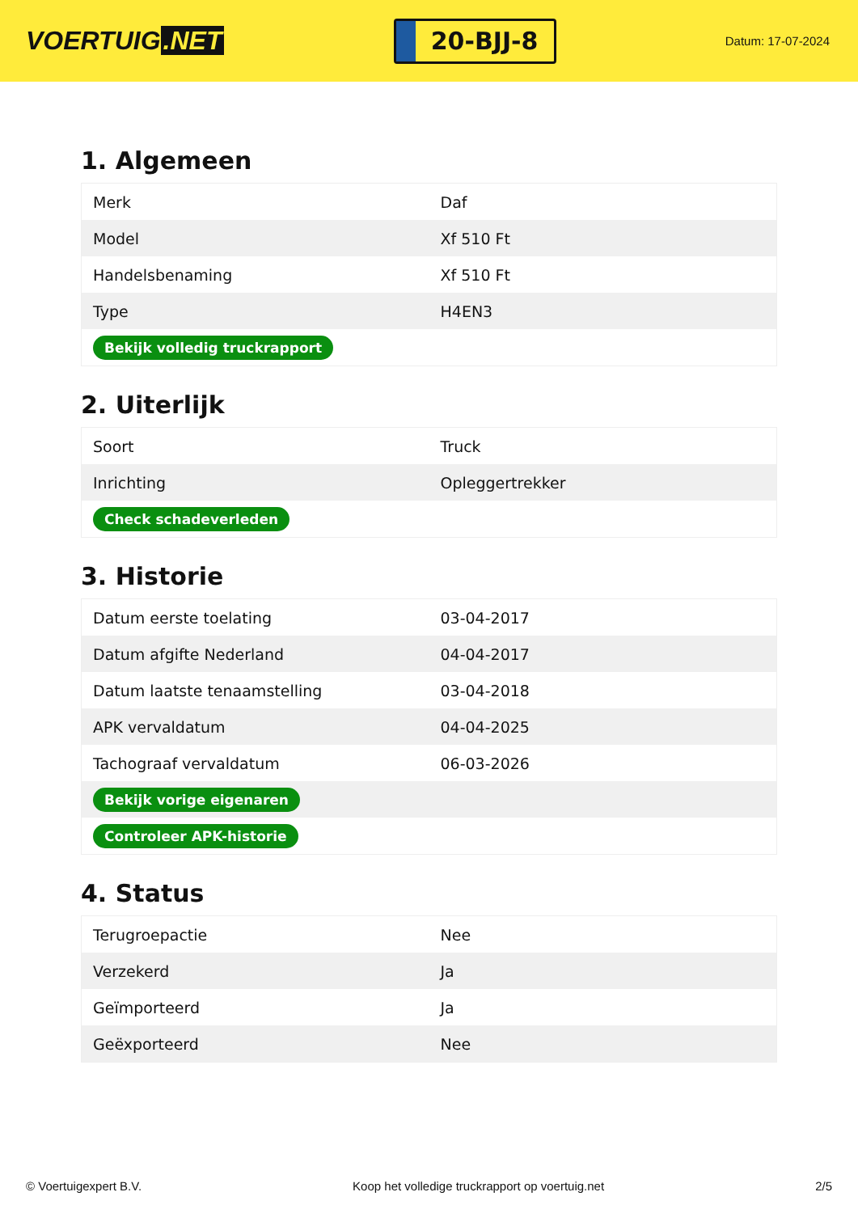VOERTUIG.NET
20-BJJ-8
Datum: 17-07-2024
1. Algemeen
| Merk | Daf |
| Model | Xf 510 Ft |
| Handelsbenaming | Xf 510 Ft |
| Type | H4EN3 |
| Bekijk volledig truckrapport | |
2. Uiterlijk
| Soort | Truck |
| Inrichting | Opleggertrekker |
| Check schadeverleden | |
3. Historie
| Datum eerste toelating | 03-04-2017 |
| Datum afgifte Nederland | 04-04-2017 |
| Datum laatste tenaamstelling | 03-04-2018 |
| APK vervaldatum | 04-04-2025 |
| Tachograaf vervaldatum | 06-03-2026 |
| Bekijk vorige eigenaren | |
| Controleer APK-historie | |
4. Status
| Terugroepactie | Nee |
| Verzekerd | Ja |
| Geïmporteerd | Ja |
| Geëxporteerd | Nee |
© Voertuigexpert B.V. Koop het volledige truckrapport op voertuig.net 2/5